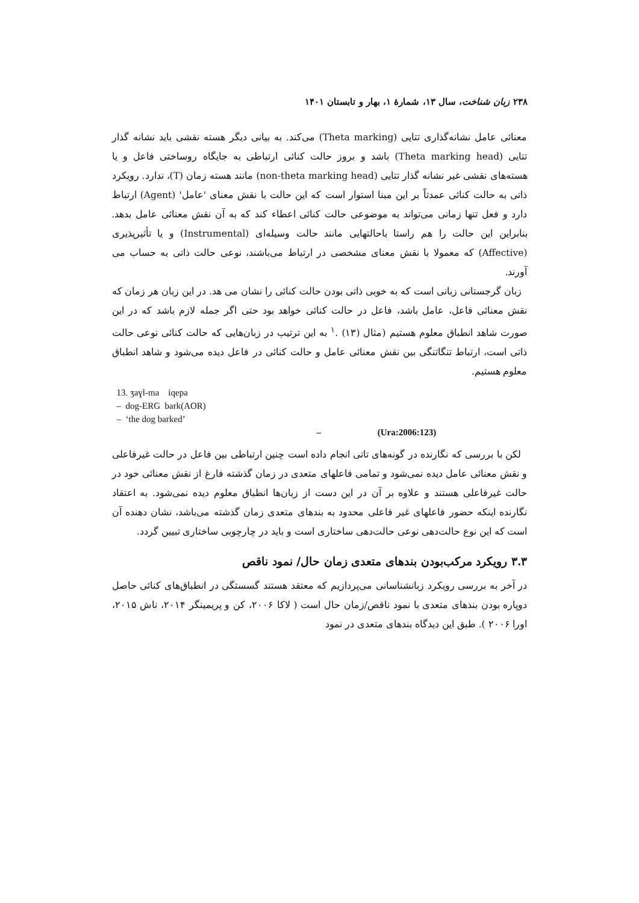۲۳۸ زبان شناخت، سال ۱۳، شمارهٔ ۱، بهار و تابستان ۱۴۰۱
معنائی عامل نشانه‌گذاری تتایی (Theta marking) می‌کند. به بیانی دیگر هسته نقشی باید نشانه گذار تتایی (Theta marking head) باشد و بروز حالت کنائی ارتباطی به جایگاه روساختی فاعل و یا هسته‌های نقشی غیر نشانه گذار تتایی (non-theta marking head) مانند هسته زمان (T)، ندارد. رویکرد ذاتی به حالت کنائی عمدتاً بر این مبنا استوار است که این حالت با نقش معنای 'عامل' (Agent) ارتباط دارد و فعل تنها زمانی می‌تواند به موضوعی حالت کنائی اعطاء کند که به آن نقش معنائی عامل بدهد. بنابراین این حالت را هم راستا باحالتهایی مانند حالت وسیله‌ای (Instrumental) و یا تأثیرپذیری (Affective) که معمولا با نقش معنای مشخصی در ارتباط می‌باشند، نوعی حالت ذاتی به حساب می آورند.
زبان گرجستانی زبانی است که به خوبی ذاتی بودن حالت کنائی را نشان می هد. در این زبان هر زمان که نقش معنائی فاعل، عامل باشد، فاعل در حالت کنائی خواهد بود حتی اگر جمله لازم باشد که در این صورت شاهد انطباق معلوم هستیم (مثال (۱۳) .<sup>۱</sup> به این ترتیب در زبان‌هایی که حالت کنائی نوعی حالت ذاتی است، ارتباط تنگاتنگی بین نقش معنائی عامل و حالت کنائی در فاعل دیده می‌شود و شاهد انطباق معلوم هستیم.
13. ʒaɣl-ma iqepa
– dog-ERG bark(AOR)
– ‘the dog barked’
– (Ura:2006:123)
لکن با بررسی که نگارنده در گونه‌های تاتی انجام داده است چنین ارتباطی بین فاعل در حالت غیرفاعلی و نقش معنائی عامل دیده نمی‌شود و تمامی فاعلهای متعدی در زمان گذشته فارغ از نقش معنائی خود در حالت غیرفاعلی هستند و علاوه بر آن در این دست از زبان‌ها انطباق معلوم دیده نمی‌شود. به اعتقاد نگارنده اینکه حضور فاعلهای غیر فاعلی محدود به بندهای متعدی زمان گذشته می‌باشد، نشان دهنده آن است که این نوع حالت‌دهی نوعی حالت‌دهی ساختاری است و باید در چارچوبی ساختاری تبیین گردد.
۳.۳ رویکرد مرکب‌بودن بندهای متعدی زمان حال/ نمود ناقص
در آخر به بررسی رویکرد زبانشناسانی می‌پردازیم که معتقد هستند گسستگی در انطباق‌های کنائی حاصل دوپاره بودن بندهای متعدی با نمود ناقص/زمان حال است ( لاکا ۲۰۰۶، کن و پریمینگر ۲۰۱۴، ناش ۲۰۱۵، اورا ۲۰۰۶ ). طبق این دیدگاه بندهای متعدی در نمود